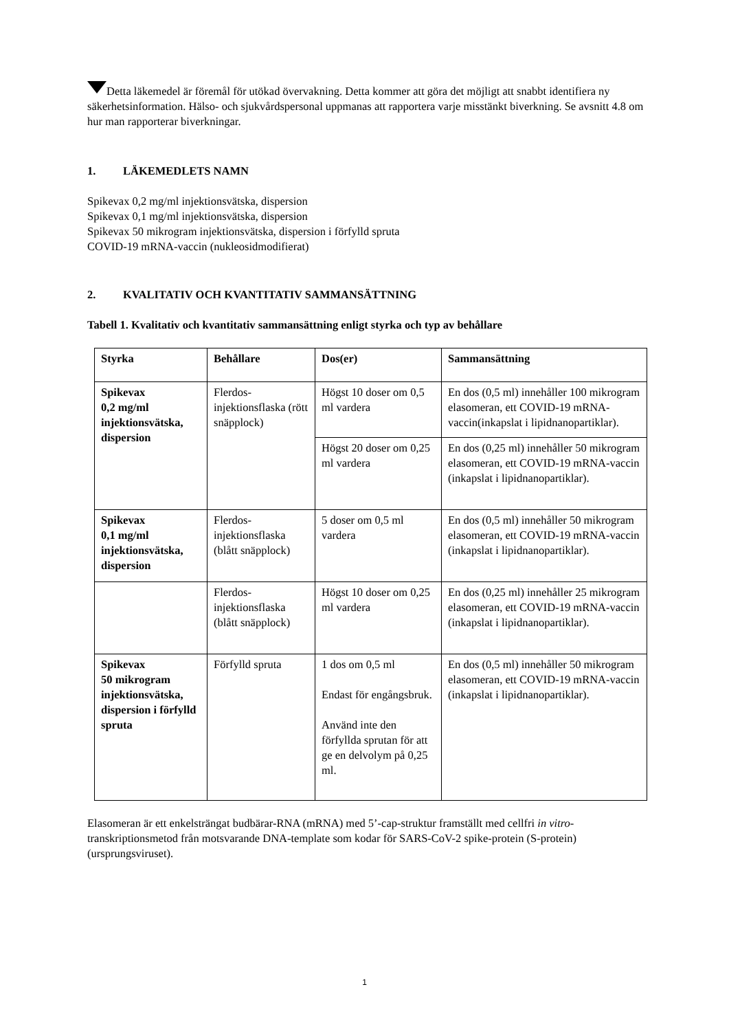Detta läkemedel är föremål för utökad övervakning. Detta kommer att göra det möjligt att snabbt identifiera ny säkerhetsinformation. Hälso- och sjukvårdspersonal uppmanas att rapportera varje misstänkt biverkning. Se avsnitt 4.8 om hur man rapporterar biverkningar.
1. LÄKEMEDLETS NAMN
Spikevax 0,2 mg/ml injektionsvätska, dispersion
Spikevax 0,1 mg/ml injektionsvätska, dispersion
Spikevax 50 mikrogram injektionsvätska, dispersion i förfylld spruta
COVID-19 mRNA-vaccin (nukleosidmodifierat)
2. KVALITATIV OCH KVANTITATIV SAMMANSÄTTNING
Tabell 1. Kvalitativ och kvantitativ sammansättning enligt styrka och typ av behållare
| Styrka | Behållare | Dos(er) | Sammansättning |
| --- | --- | --- | --- |
| Spikevax 0,2 mg/ml injektionsvätska, dispersion | Flerdos-injektionsflaska (rött snäpplock) | Högst 10 doser om 0,5 ml vardera | En dos (0,5 ml) innehåller 100 mikrogram elasomeran, ett COVID-19 mRNA-vaccin(inkapslat i lipidnanopartiklar). |
| | | Högst 20 doser om 0,25 ml vardera | En dos (0,25 ml) innehåller 50 mikrogram elasomeran, ett COVID-19 mRNA-vaccin (inkapslat i lipidnanopartiklar). |
| Spikevax 0,1 mg/ml injektionsvätska, dispersion | Flerdos-injektionsflaska (blått snäpplock) | 5 doser om 0,5 ml vardera | En dos (0,5 ml) innehåller 50 mikrogram elasomeran, ett COVID-19 mRNA-vaccin (inkapslat i lipidnanopartiklar). |
| | Flerdos-injektionsflaska (blått snäpplock) | Högst 10 doser om 0,25 ml vardera | En dos (0,25 ml) innehåller 25 mikrogram elasomeran, ett COVID-19 mRNA-vaccin (inkapslat i lipidnanopartiklar). |
| Spikevax 50 mikrogram injektionsvätska, dispersion i förfylld spruta | Förfylld spruta | 1 dos om 0,5 ml Endast för engångsbruk. Använd inte den förfyllda sprutan för att ge en delvolym på 0,25 ml. | En dos (0,5 ml) innehåller 50 mikrogram elasomeran, ett COVID-19 mRNA-vaccin (inkapslat i lipidnanopartiklar). |
Elasomeran är ett enkelsträngat budbärar-RNA (mRNA) med 5’-cap-struktur framställt med cellfri in vitro-transkriptionsmetod från motsvarande DNA-template som kodar för SARS-CoV-2 spike-protein (S-protein) (ursprungsviruset).
1